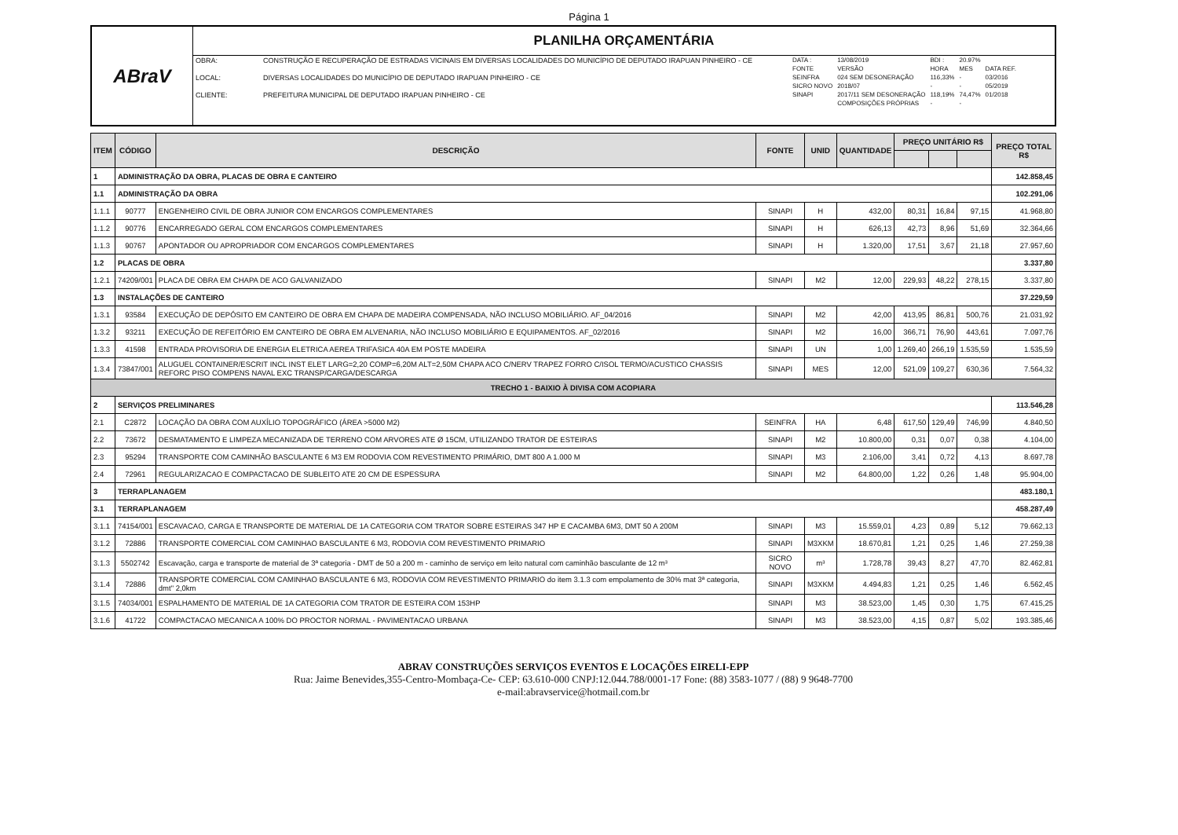Página 1
ABraV
PLANILHA ORÇAMENTÁRIA
| OBRA: | CONSTRUÇÃO E RECUPERAÇÃO DE ESTRADAS VICINAIS EM DIVERSAS LOCALIDADES DO MUNICÍPIO DE DEPUTADO IRAPUAN PINHEIRO - CE |
| LOCAL: | DIVERSAS LOCALIDADES DO MUNICÍPIO DE DEPUTADO IRAPUAN PINHEIRO - CE |
| CLIENTE: | PREFEITURA MUNICIPAL DE DEPUTADO IRAPUAN PINHEIRO - CE |
| DATA : | 13/08/2019 | BDI : | 20.97% | |
| FONTE | VERSÃO | HORA | MES | DATA REF. |
| SEINFRA | 024 SEM DESONERAÇÃO | 116,33% | - | 03/2016 |
| SICRO NOVO | 2018/07 | - | - | 05/2019 |
| SINAPI | 2017/11 SEM DESONERAÇÃO | 118,19% | 74,47% | 01/2018 |
| | COMPOSIÇÕES PRÓPRIAS | - | - | |
| ITEM | CÓDIGO | DESCRIÇÃO | FONTE | UNID | QUANTIDADE | PREÇO UNITÁRIO R$ | | | PREÇO TOTAL R$ |
| --- | --- | --- | --- | --- | --- | --- | --- | --- | --- |
| 1 | ADMINISTRAÇÃO DA OBRA, PLACAS DE OBRA E CANTEIRO | | | | | | | | 142.858,45 |
| 1.1 | ADMINISTRAÇÃO DA OBRA | | | | | | | | 102.291,06 |
| 1.1.1 | 90777 | ENGENHEIRO CIVIL DE OBRA JUNIOR COM ENCARGOS COMPLEMENTARES | SINAPI | H | 432,00 | 80,31 | 16,84 | 97,15 | 41.968,80 |
| 1.1.2 | 90776 | ENCARREGADO GERAL COM ENCARGOS COMPLEMENTARES | SINAPI | H | 626,13 | 42,73 | 8,96 | 51,69 | 32.364,66 |
| 1.1.3 | 90767 | APONTADOR OU APROPRIADOR COM ENCARGOS COMPLEMENTARES | SINAPI | H | 1.320,00 | 17,51 | 3,67 | 21,18 | 27.957,60 |
| 1.2 | PLACAS DE OBRA | | | | | | | | 3.337,80 |
| 1.2.1 | 74209/001 | PLACA DE OBRA EM CHAPA DE ACO GALVANIZADO | SINAPI | M2 | 12,00 | 229,93 | 48,22 | 278,15 | 3.337,80 |
| 1.3 | INSTALAÇÕES DE CANTEIRO | | | | | | | | 37.229,59 |
| 1.3.1 | 93584 | EXECUÇÃO DE DEPÓSITO EM CANTEIRO DE OBRA EM CHAPA DE MADEIRA COMPENSADA, NÃO INCLUSO MOBILIÁRIO. AF_04/2016 | SINAPI | M2 | 42,00 | 413,95 | 86,81 | 500,76 | 21.031,92 |
| 1.3.2 | 93211 | EXECUÇÃO DE REFEITÓRIO EM CANTEIRO DE OBRA EM ALVENARIA, NÃO INCLUSO MOBILIÁRIO E EQUIPAMENTOS. AF_02/2016 | SINAPI | M2 | 16,00 | 366,71 | 76,90 | 443,61 | 7.097,76 |
| 1.3.3 | 41598 | ENTRADA PROVISORIA DE ENERGIA ELETRICA AEREA TRIFASICA 40A EM POSTE MADEIRA | SINAPI | UN | 1,00 | 1.269,40 | 266,19 | 1.535,59 | 1.535,59 |
| 1.3.4 | 73847/001 | ALUGUEL CONTAINER/ESCRIT INCL INST ELET LARG=2,20 COMP=6,20M ALT=2,50M CHAPA ACO C/NERV TRAPEZ FORRO C/ISOL TERMO/ACUSTICO CHASSIS REFORC PISO COMPENS NAVAL EXC TRANSP/CARGA/DESCARGA | SINAPI | MES | 12,00 | 521,09 | 109,27 | 630,36 | 7.564,32 |
| TRECHO 1 - BAIXIO À DIVISA COM ACOPIARA | | | | | | | | | |
| 2 | SERVIÇOS PRELIMINARES | | | | | | | | 113.546,28 |
| 2.1 | C2872 | LOCAÇÃO DA OBRA COM AUXÍLIO TOPOGRÁFICO (ÁREA >5000 M2) | SEINFRA | HA | 6,48 | 617,50 | 129,49 | 746,99 | 4.840,50 |
| 2.2 | 73672 | DESMATAMENTO E LIMPEZA MECANIZADA DE TERRENO COM ARVORES ATE Ø 15CM, UTILIZANDO TRATOR DE ESTEIRAS | SINAPI | M2 | 10.800,00 | 0,31 | 0,07 | 0,38 | 4.104,00 |
| 2.3 | 95294 | TRANSPORTE COM CAMINHÃO BASCULANTE 6 M3 EM RODOVIA COM REVESTIMENTO PRIMÁRIO, DMT 800 A 1.000 M | SINAPI | M3 | 2.106,00 | 3,41 | 0,72 | 4,13 | 8.697,78 |
| 2.4 | 72961 | REGULARIZACAO E COMPACTACAO DE SUBLEITO ATE 20 CM DE ESPESSURA | SINAPI | M2 | 64.800,00 | 1,22 | 0,26 | 1,48 | 95.904,00 |
| 3 | TERRAPLANAGEM | | | | | | | | 483.180,1 |
| 3.1 | TERRAPLANAGEM | | | | | | | | 458.287,49 |
| 3.1.1 | 74154/001 | ESCAVACAO, CARGA E TRANSPORTE DE MATERIAL DE 1A CATEGORIA COM TRATOR SOBRE ESTEIRAS 347 HP E CACAMBA 6M3, DMT 50 A 200M | SINAPI | M3 | 15.559,01 | 4,23 | 0,89 | 5,12 | 79.662,13 |
| 3.1.2 | 72886 | TRANSPORTE COMERCIAL COM CAMINHAO BASCULANTE 6 M3, RODOVIA COM REVESTIMENTO PRIMARIO | SINAPI | M3XKM | 18.670,81 | 1,21 | 0,25 | 1,46 | 27.259,38 |
| 3.1.3 | 5502742 | Escavação, carga e transporte de material de 3ª categoria - DMT de 50 a 200 m - caminho de serviço em leito natural com caminhão basculante de 12 m³ | SICRO NOVO | m³ | 1.728,78 | 39,43 | 8,27 | 47,70 | 82.462,81 |
| 3.1.4 | 72886 | TRANSPORTE COMERCIAL COM CAMINHAO BASCULANTE 6 M3, RODOVIA COM REVESTIMENTO PRIMARIO do item 3.1.3 com empolamento de 30% mat 3ª categoria, dmt" 2,0km | SINAPI | M3XKM | 4.494,83 | 1,21 | 0,25 | 1,46 | 6.562,45 |
| 3.1.5 | 74034/001 | ESPALHAMENTO DE MATERIAL DE 1A CATEGORIA COM TRATOR DE ESTEIRA COM 153HP | SINAPI | M3 | 38.523,00 | 1,45 | 0,30 | 1,75 | 67.415,25 |
| 3.1.6 | 41722 | COMPACTACAO MECANICA A 100% DO PROCTOR NORMAL - PAVIMENTACAO URBANA | SINAPI | M3 | 38.523,00 | 4,15 | 0,87 | 5,02 | 193.385,46 |
ABRAV CONSTRUÇÕES SERVIÇOS EVENTOS E LOCAÇÕES EIRELI-EPP
Rua: Jaime Benevides,355-Centro-Mombaça-Ce- CEP: 63.610-000 CNPJ:12.044.788/0001-17 Fone: (88) 3583-1077 / (88) 9 9648-7700
e-mail:abravservice@hotmail.com.br